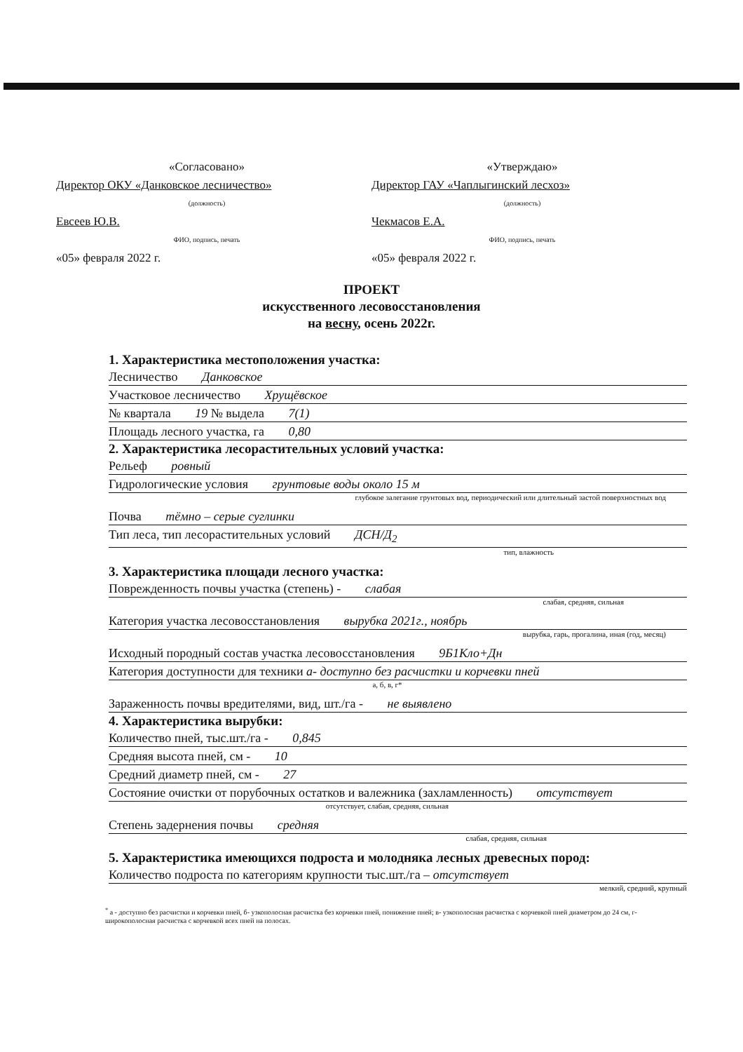«Согласовано»
Директор ОКУ «Данковское лесничество»
(должность)
Евсеев Ю.В.
ФИО, подпись, печать
«05» февраля 2022 г.
«Утверждаю»
Директор ГАУ «Чаплыгинский лесхоз»
(должность)
Чекмасов Е.А.
ФИО, подпись, печать
«05» февраля 2022 г.
ПРОЕКТ
искусственного лесовосстановления
на весну, осень 2022г.
1. Характеристика местоположения участка:
Лесничество Данковское
Участковое лесничество Хрущёвское
№ квартала 19 № выдела 7(1)
Площадь лесного участка, га 0,80
2. Характеристика лесорастительных условий участка:
Рельеф ровный
Гидрологические условия грунтовые воды около 15 м
глубокое залегание грунтовых вод, периодический или длительный застой поверхностных вод
Почва тёмно – серые суглинки
Тип леса, тип лесорастительных условий ДСН/Д<sub>2</sub>
тип, влажность
3. Характеристика площади лесного участка:
Поврежденность почвы участка (степень) - слабая
слабая, средняя, сильная
Категория участка лесовосстановления вырубка 2021г., ноябрь
вырубка, гарь, прогалина, иная (год, месяц)
Исходный породный состав участка лесовосстановления 9Б1Кло+Дн
Категория доступности для техники а- доступно без расчистки и корчевки пней
а, б, в, г*
Зараженность почвы вредителями, вид, шт./га - не выявлено
4. Характеристика вырубки:
Количество пней, тыс.шт./га - 0,845
Средняя высота пней, см - 10
Средний диаметр пней, см - 27
Состояние очистки от порубочных остатков и валежника (захламленность) отсутствует
отсутствует, слабая, средняя, сильная
Степень задернения почвы средняя
слабая, средняя, сильная
5. Характеристика имеющихся подроста и молодняка лесных древесных пород:
Количество подроста по категориям крупности тыс.шт./га – отсутствует
мелкий, средний, крупный
<sup>*</sup> а - доступно без расчистки и корчевки пней, б- узкополосная расчистка без корчевки пней, понижение пней; в- узкополосная расчистка с корчевкой пней диаметром до 24 см, г- широкополосная расчистка с корчевкой всех пней на полосах.